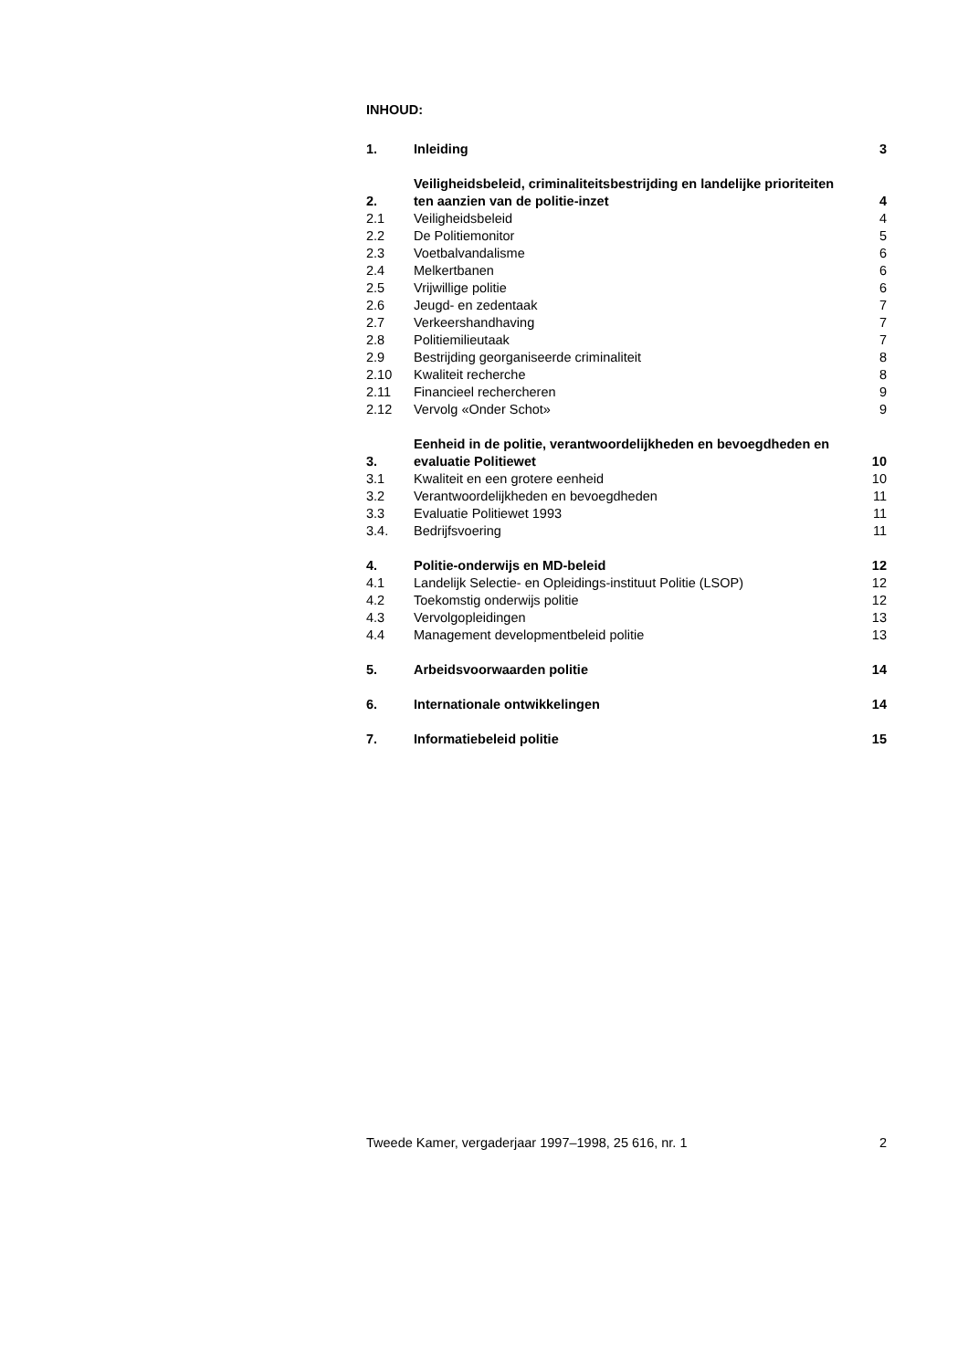INHOUD:
| 1. | Inleiding | 3 |
| 2. | Veiligheidsbeleid, criminaliteitsbestrijding en landelijke prioriteiten ten aanzien van de politie-inzet | 4 |
| 2.1 | Veiligheidsbeleid | 4 |
| 2.2 | De Politiemonitor | 5 |
| 2.3 | Voetbalvandalisme | 6 |
| 2.4 | Melkertbanen | 6 |
| 2.5 | Vrijwillige politie | 6 |
| 2.6 | Jeugd- en zedentaak | 7 |
| 2.7 | Verkeershandhaving | 7 |
| 2.8 | Politiemilieutaak | 7 |
| 2.9 | Bestrijding georganiseerde criminaliteit | 8 |
| 2.10 | Kwaliteit recherche | 8 |
| 2.11 | Financieel rechercheren | 9 |
| 2.12 | Vervolg «Onder Schot» | 9 |
| 3. | Eenheid in de politie, verantwoordelijkheden en bevoegdheden en evaluatie Politiewet | 10 |
| 3.1 | Kwaliteit en een grotere eenheid | 10 |
| 3.2 | Verantwoordelijkheden en bevoegdheden | 11 |
| 3.3 | Evaluatie Politiewet 1993 | 11 |
| 3.4. | Bedrijfsvoering | 11 |
| 4. | Politie-onderwijs en MD-beleid | 12 |
| 4.1 | Landelijk Selectie- en Opleidings-instituut Politie (LSOP) | 12 |
| 4.2 | Toekomstig onderwijs politie | 12 |
| 4.3 | Vervolgopleidingen | 13 |
| 4.4 | Management developmentbeleid politie | 13 |
| 5. | Arbeidsvoorwaarden politie | 14 |
| 6. | Internationale ontwikkelingen | 14 |
| 7. | Informatiebeleid politie | 15 |
Tweede Kamer, vergaderjaar 1997–1998, 25 616, nr. 1 2